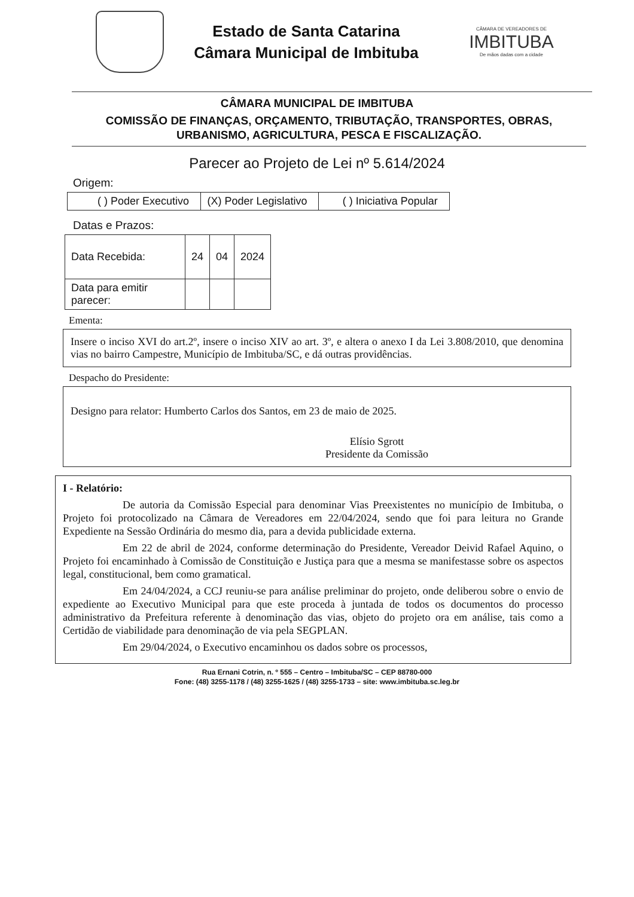Estado de Santa Catarina
Câmara Municipal de Imbituba
CÂMARA DE VEREADORES DE
IMBITUBA
De mãos dadas com a cidade
CÂMARA MUNICIPAL DE IMBITUBA
COMISSÃO DE FINANÇAS, ORÇAMENTO, TRIBUTAÇÃO, TRANSPORTES, OBRAS, URBANISMO, AGRICULTURA, PESCA E FISCALIZAÇÃO.
Parecer ao Projeto de Lei nº 5.614/2024
Origem:
| ( ) Poder Executivo | (X) Poder Legislativo | ( ) Iniciativa Popular |
Datas e Prazos:
| Data Recebida: | 24 | 04 | 2024 |
| Data para emitir parecer: | | | |
Ementa:
Insere o inciso XVI do art.2º, insere o inciso XIV ao art. 3º, e altera o anexo I da Lei 3.808/2010, que denomina vias no bairro Campestre, Município de Imbituba/SC, e dá outras providências.
Despacho do Presidente:
Designo para relator: Humberto Carlos dos Santos, em 23 de maio de 2025.
Elísio Sgrott
Presidente da Comissão
I - Relatório:
De autoria da Comissão Especial para denominar Vias Preexistentes no município de Imbituba, o Projeto foi protocolizado na Câmara de Vereadores em 22/04/2024, sendo que foi para leitura no Grande Expediente na Sessão Ordinária do mesmo dia, para a devida publicidade externa.
Em 22 de abril de 2024, conforme determinação do Presidente, Vereador Deivid Rafael Aquino, o Projeto foi encaminhado à Comissão de Constituição e Justiça para que a mesma se manifestasse sobre os aspectos legal, constitucional, bem como gramatical.
Em 24/04/2024, a CCJ reuniu-se para análise preliminar do projeto, onde deliberou sobre o envio de expediente ao Executivo Municipal para que este proceda à juntada de todos os documentos do processo administrativo da Prefeitura referente à denominação das vias, objeto do projeto ora em análise, tais como a Certidão de viabilidade para denominação de via pela SEGPLAN.
Em 29/04/2024, o Executivo encaminhou os dados sobre os processos,
Rua Ernani Cotrin, n. º 555 – Centro – Imbituba/SC – CEP 88780-000
Fone: (48) 3255-1178 / (48) 3255-1625 / (48) 3255-1733 – site: www.imbituba.sc.leg.br